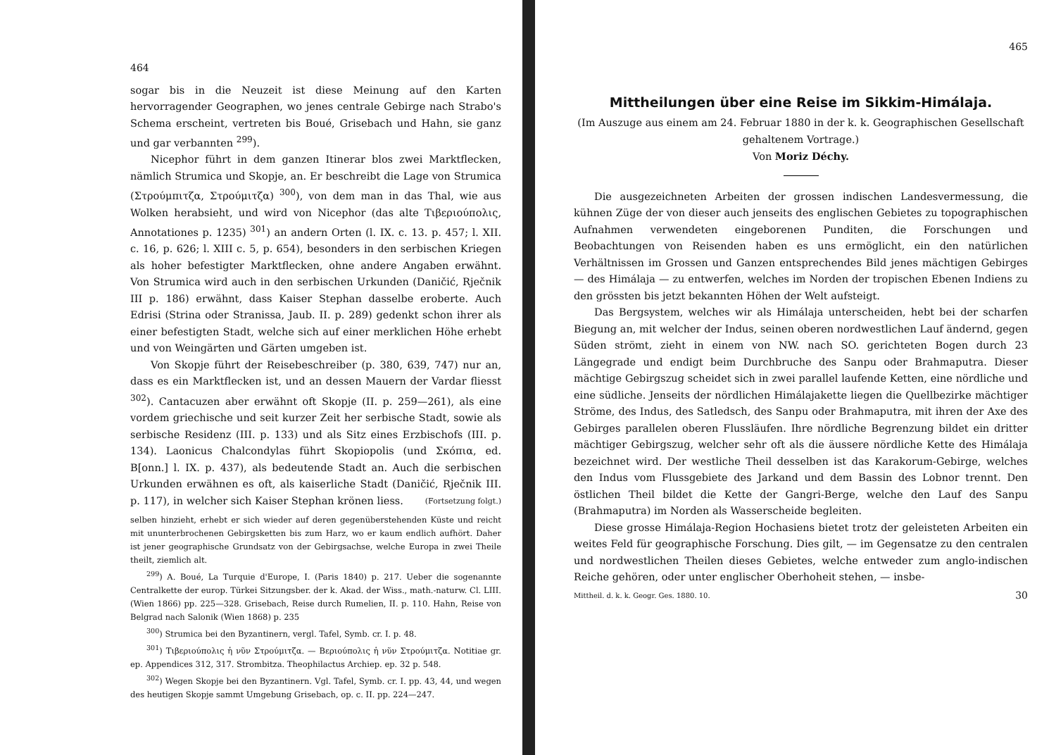464
sogar bis in die Neuzeit ist diese Meinung auf den Karten hervorragender Geographen, wo jenes centrale Gebirge nach Strabo's Schema erscheint, vertreten bis Boué, Grisebach und Hahn, sie ganz und gar verbannten <sup>299</sup>).
Nicephor führt in dem ganzen Itinerar blos zwei Marktflecken, nämlich Strumica und Skopje, an. Er beschreibt die Lage von Strumica (Στρούμπιτζα, Στρούμιτζα) <sup>300</sup>), von dem man in das Thal, wie aus Wolken herabsieht, und wird von Nicephor (das alte Τιβεριούπολις, Annotationes p. 1235) <sup>301</sup>) an andern Orten (l. IX. c. 13. p. 457; l. XII. c. 16, p. 626; l. XIII c. 5, p. 654), besonders in den serbischen Kriegen als hoher befestigter Marktflecken, ohne andere Angaben erwähnt. Von Strumica wird auch in den serbischen Urkunden (Daničić, Rječnik III p. 186) erwähnt, dass Kaiser Stephan dasselbe eroberte. Auch Edrisi (Strina oder Stranissa, Jaub. II. p. 289) gedenkt schon ihrer als einer befestigten Stadt, welche sich auf einer merklichen Höhe erhebt und von Weingärten und Gärten umgeben ist.
Von Skopje führt der Reisebeschreiber (p. 380, 639, 747) nur an, dass es ein Marktflecken ist, und an dessen Mauern der Vardar fliesst <sup>302</sup>). Cantacuzen aber erwähnt oft Skopje (II. p. 259—261), als eine vordem griechische und seit kurzer Zeit her serbische Stadt, sowie als serbische Residenz (III. p. 133) und als Sitz eines Erzbischofs (III. p. 134). Laonicus Chalcondylas führt Skopiopolis (und Σκόπια, ed. B[onn.] l. IX. p. 437), als bedeutende Stadt an. Auch die serbischen Urkunden erwähnen es oft, als kaiserliche Stadt (Daničić, Rječnik III. p. 117), in welcher sich Kaiser Stephan krönen liess. (Fortsetzung folgt.)
selben hinzieht, erhebt er sich wieder auf deren gegenüberstehenden Küste und reicht mit ununterbrochenen Gebirgsketten bis zum Harz, wo er kaum endlich aufhört. Daher ist jener geographische Grundsatz von der Gebirgsachse, welche Europa in zwei Theile theilt, ziemlich alt.
<sup>299</sup>) A. Boué, La Turquie d'Europe, I. (Paris 1840) p. 217. Ueber die sogenannte Centralkette der europ. Türkei Sitzungsber. der k. Akad. der Wiss., math.-naturw. Cl. LIII. (Wien 1866) pp. 225—328. Grisebach, Reise durch Rumelien, II. p. 110. Hahn, Reise von Belgrad nach Salonik (Wien 1868) p. 235
<sup>300</sup>) Strumica bei den Byzantinern, vergl. Tafel, Symb. cr. I. p. 48.
<sup>301</sup>) Τιβεριούπολις ἡ νῦν Στρούμιτζα. — Βεριούπολις ἡ νῦν Στρούμιτζα. Notitiae gr. ep. Appendices 312, 317. Strombitza. Theophilactus Archiep. ep. 32 p. 548.
<sup>302</sup>) Wegen Skopje bei den Byzantinern. Vgl. Tafel, Symb. cr. I. pp. 43, 44, und wegen des heutigen Skopje sammt Umgebung Grisebach, op. c. II. pp. 224—247.
465
Mittheilungen über eine Reise im Sikkim-Himálaja.
(Im Auszuge aus einem am 24. Februar 1880 in der k. k. Geographischen Gesellschaft gehaltenem Vortrage.)
Von Moriz Déchy.
Die ausgezeichneten Arbeiten der grossen indischen Landesvermessung, die kühnen Züge der von dieser auch jenseits des englischen Gebietes zu topographischen Aufnahmen verwendeten eingeborenen Punditen, die Forschungen und Beobachtungen von Reisenden haben es uns ermöglicht, ein den natürlichen Verhältnissen im Grossen und Ganzen entsprechendes Bild jenes mächtigen Gebirges — des Himálaja — zu entwerfen, welches im Norden der tropischen Ebenen Indiens zu den grössten bis jetzt bekannten Höhen der Welt aufsteigt.
Das Bergsystem, welches wir als Himálaja unterscheiden, hebt bei der scharfen Biegung an, mit welcher der Indus, seinen oberen nordwestlichen Lauf ändernd, gegen Süden strömt, zieht in einem von NW. nach SO. gerichteten Bogen durch 23 Längegrade und endigt beim Durchbruche des Sanpu oder Brahmaputra. Dieser mächtige Gebirgszug scheidet sich in zwei parallel laufende Ketten, eine nördliche und eine südliche. Jenseits der nördlichen Himálajakette liegen die Quellbezirke mächtiger Ströme, des Indus, des Satledsch, des Sanpu oder Brahmaputra, mit ihren der Axe des Gebirges parallelen oberen Flussläufen. Ihre nördliche Begrenzung bildet ein dritter mächtiger Gebirgszug, welcher sehr oft als die äussere nördliche Kette des Himálaja bezeichnet wird. Der westliche Theil desselben ist das Karakorum-Gebirge, welches den Indus vom Flussgebiete des Jarkand und dem Bassin des Lobnor trennt. Den östlichen Theil bildet die Kette der Gangri-Berge, welche den Lauf des Sanpu (Brahmaputra) im Norden als Wasserscheide begleiten.
Diese grosse Himálaja-Region Hochasiens bietet trotz der geleisteten Arbeiten ein weites Feld für geographische Forschung. Dies gilt, — im Gegensatze zu den centralen und nordwestlichen Theilen dieses Gebietes, welche entweder zum anglo-indischen Reiche gehören, oder unter englischer Oberhoheit stehen, — insbe-
Mittheil. d. k. k. Geogr. Ges. 1880. 10. 30